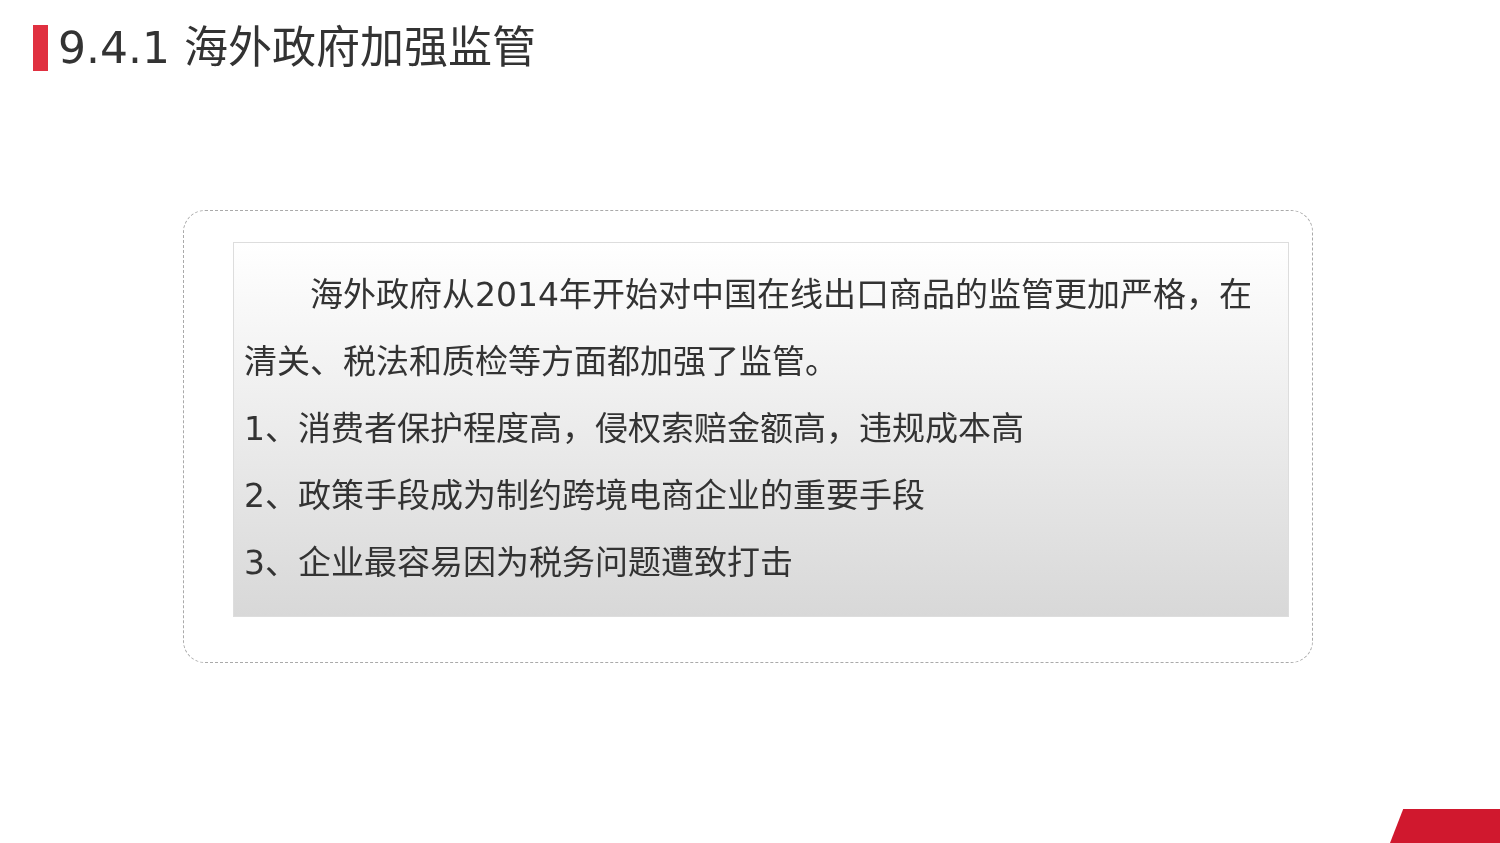9.4.1 海外政府加强监管
  海外政府从2014年开始对中国在线出口商品的监管更加严格，在清关、税法和质检等方面都加强了监管。
1、消费者保护程度高，侵权索赔金额高，违规成本高
2、政策手段成为制约跨境电商企业的重要手段
3、企业最容易因为税务问题遭致打击